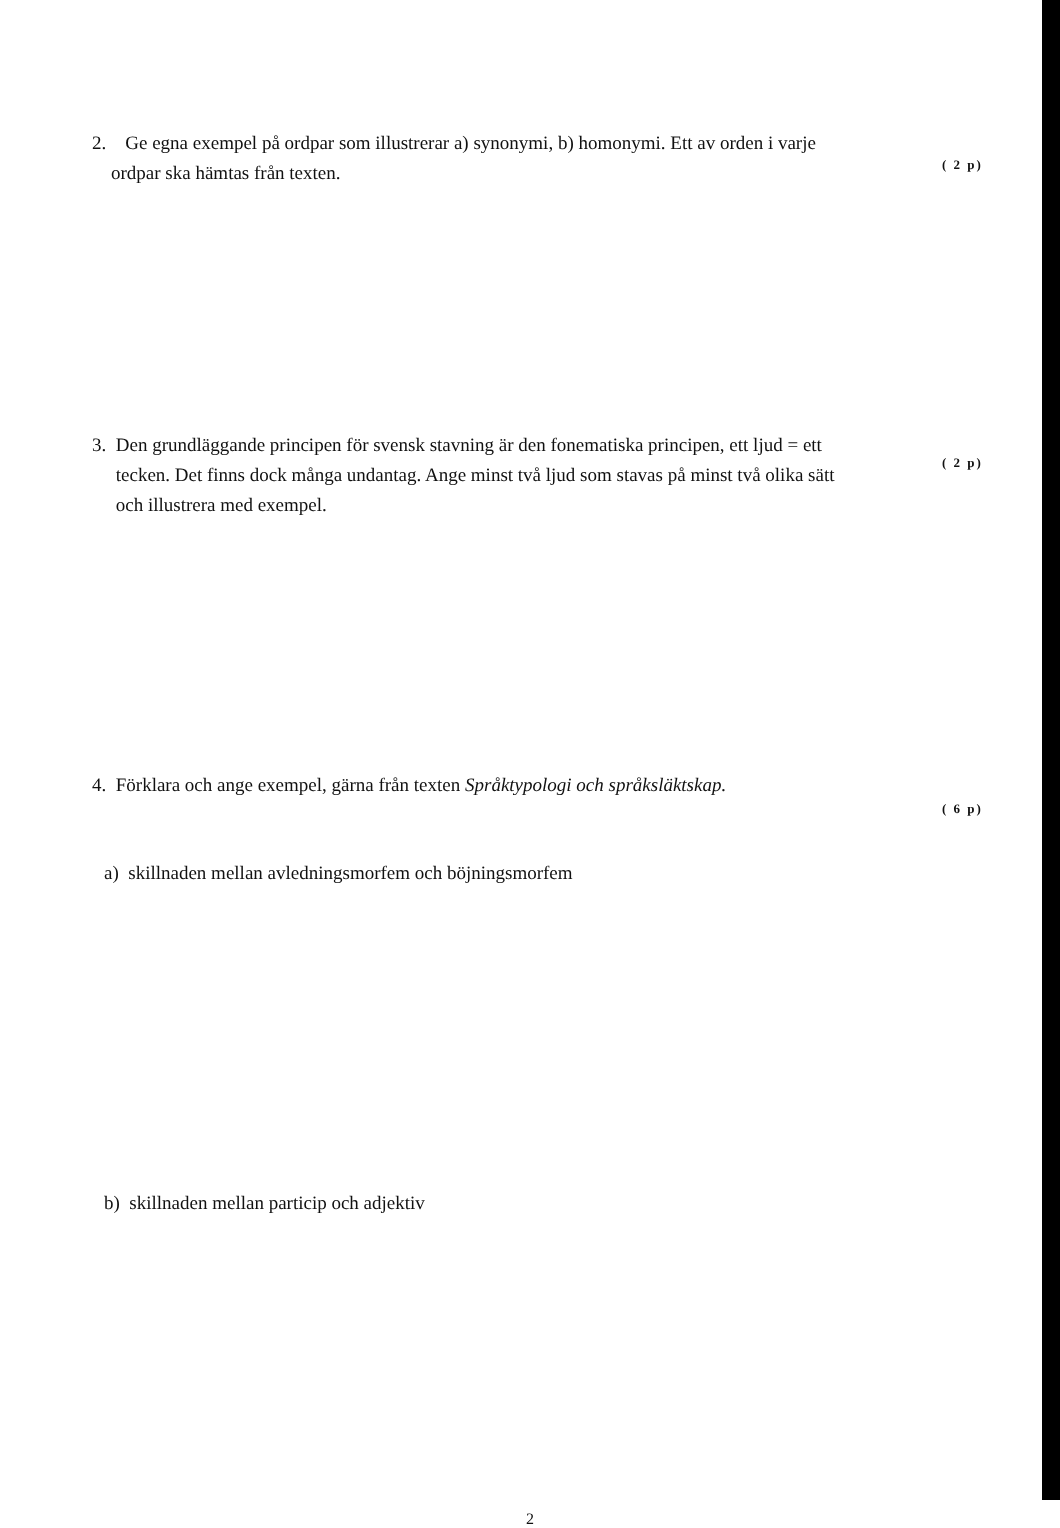2. Ge egna exempel på ordpar som illustrerar a) synonymi, b) homonymi. Ett av orden i varje
ordpar ska hämtas från texten.
( 2 p)
3. Den grundläggande principen för svensk stavning är den fonematiska principen, ett ljud = ett
tecken. Det finns dock många undantag. Ange minst två ljud som stavas på minst två olika sätt
och illustrera med exempel.
( 2 p)
4. Förklara och ange exempel, gärna från texten Språktypologi och språksläktskap.
( 6 p)
a) skillnaden mellan avledningsmorfem och böjningsmorfem
b) skillnaden mellan particip och adjektiv
2